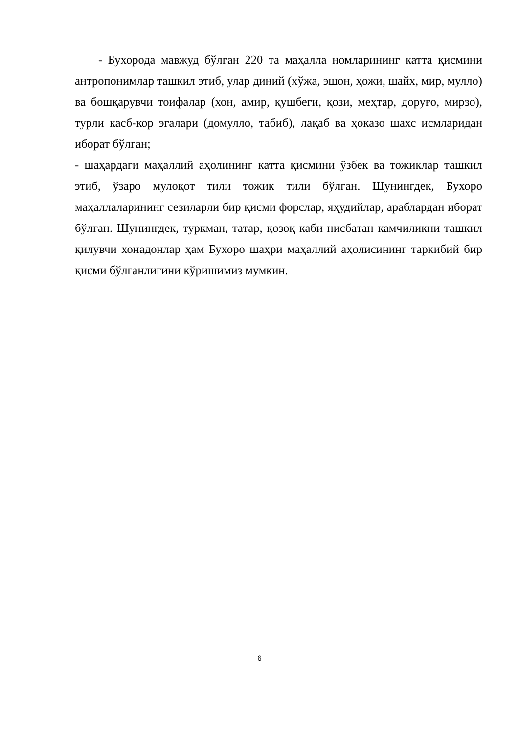- Бухорода мавжуд бўлган 220 та маҳалла номларининг катта қисмини антропонимлар ташкил этиб, улар диний (хўжа, эшон, ҳожи, шайх, мир, мулло) ва бошқарувчи тоифалар (хон, амир, қушбеги, қози, меҳтар, доруғо, мирзо), турли касб-кор эгалари (домулло, табиб), лақаб ва ҳоказо шахс исмларидан иборат бўлган;
- шаҳардаги маҳаллий аҳолининг катта қисмини ўзбек ва тожиклар ташкил этиб, ўзаро мулоқот тили тожик тили бўлган. Шунингдек, Бухоро маҳаллаларининг сезиларли бир қисми форслар, яҳудийлар, араблардан иборат бўлган. Шунингдек, туркман, татар, қозоқ каби нисбатан камчиликни ташкил қилувчи хонадонлар ҳам Бухоро шаҳри маҳаллий аҳолисининг таркибий бир қисми бўлганлигини кўришимиз мумкин.
6